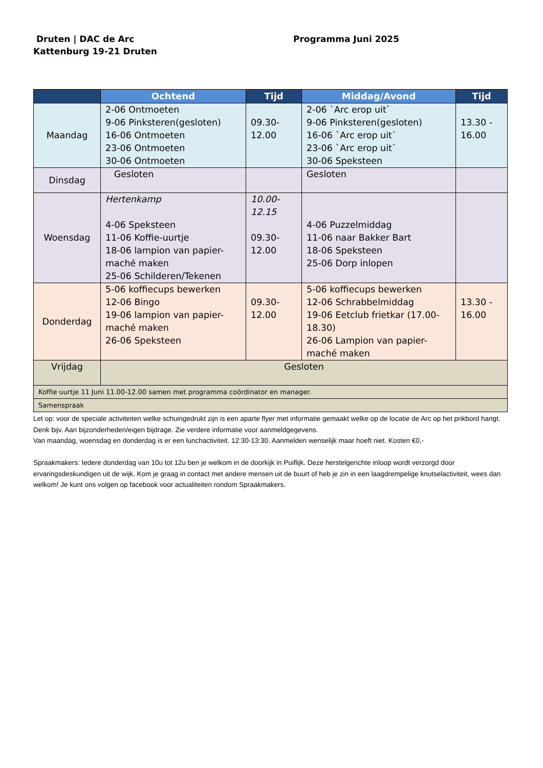Druten | DAC de Arc
Kattenburg 19-21 Druten
Programma Juni 2025
| | Ochtend | Tijd | Middag/Avond | Tijd |
| --- | --- | --- | --- | --- |
| Maandag | 2-06 Ontmoeten 9-06 Pinksteren(gesloten) 16-06 Ontmoeten 23-06 Ontmoeten 30-06 Ontmoeten | 09.30- 12.00 | 2-06 `Arc erop uit` 9-06 Pinksteren(gesloten) 16-06 `Arc erop uit` 23-06 `Arc erop uit` 30-06 Speksteen | 13.30 - 16.00 |
| Dinsdag | Gesloten | | Gesloten | |
| Woensdag | Hertenkamp 4-06 Speksteen 11-06 Koffie-uurtje 18-06 lampion van papier-maché maken 25-06 Schilderen/Tekenen | 10.00- 12.15 09.30- 12.00 | 4-06 Puzzelmiddag 11-06 naar Bakker Bart 18-06 Speksteen 25-06 Dorp inlopen | |
| Donderdag | 5-06 koffiecups bewerken 12-06 Bingo 19-06 lampion van papier-maché maken 26-06 Speksteen | 09.30- 12.00 | 5-06 koffiecups bewerken 12-06 Schrabbelmiddag 19-06 Eetclub frietkar (17.00-18.30) 26-06 Lampion van papier-maché maken | 13.30 - 16.00 |
| Vrijdag | Gesloten | | | |
| Koffie uurtje 11 Juni 11.00-12.00 samen met programma coördinator en manager. | | | | |
| Samenspraak | | | | |
Let op: voor de speciale activiteiten welke schuingedrukt zijn is een aparte flyer met informatie gemaakt welke op de locatie de Arc op het prikbord hangt. Denk bijv. Aan bijzonderheden/eigen bijdrage. Zie verdere informatie voor aanmeldgegevens.
Van maandag, woensdag en donderdag is er een lunchactiviteit. 12:30-13:30. Aanmelden wenselijk maar hoeft niet. Kosten €0,-
Spraakmakers: Iedere donderdag van 10u tot 12u ben je welkom in de doorkijk in Puiflijk. Deze herstelgerichte inloop wordt verzorgd door ervaringsdeskundigen uit de wijk. Kom je graag in contact met andere mensen uit de buurt of heb je zin in een laagdrempelige knutselactiviteit, wees dan welkom! Je kunt ons volgen op facebook voor actualiteiten rondom Spraakmakers.